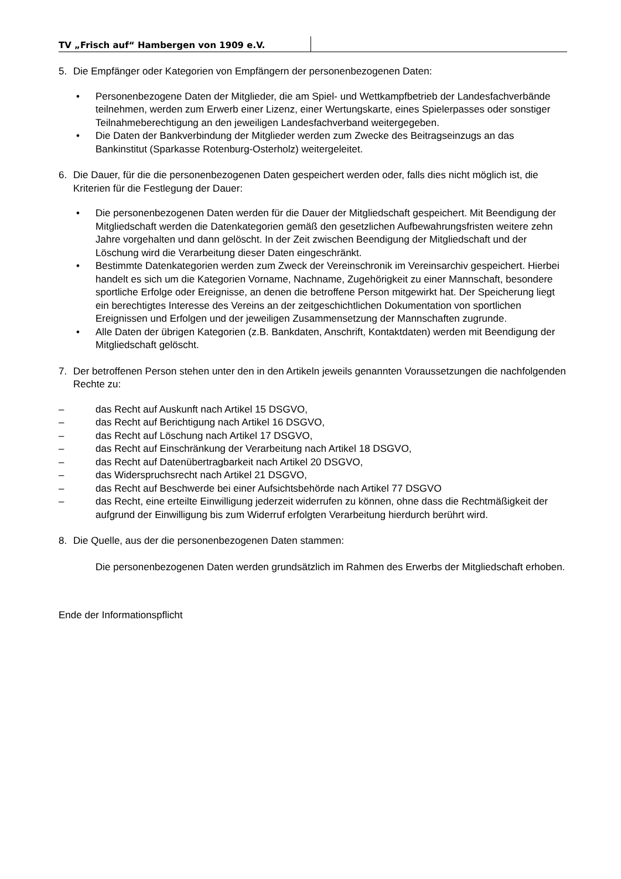TV „Frisch auf“ Hambergen von 1909 e.V.
5. Die Empfänger oder Kategorien von Empfängern der personenbezogenen Daten:
• Personenbezogene Daten der Mitglieder, die am Spiel- und Wettkampfbetrieb der Landesfachverbände teilnehmen, werden zum Erwerb einer Lizenz, einer Wertungskarte, eines Spielerpasses oder sonstiger Teilnahmeberechtigung an den jeweiligen Landesfachverband weitergegeben.
• Die Daten der Bankverbindung der Mitglieder werden zum Zwecke des Beitragseinzugs an das Bankinstitut (Sparkasse Rotenburg-Osterholz) weitergeleitet.
6. Die Dauer, für die die personenbezogenen Daten gespeichert werden oder, falls dies nicht möglich ist, die Kriterien für die Festlegung der Dauer:
• Die personenbezogenen Daten werden für die Dauer der Mitgliedschaft gespeichert. Mit Beendigung der Mitgliedschaft werden die Datenkategorien gemäß den gesetzlichen Aufbewahrungsfristen weitere zehn Jahre vorgehalten und dann gelöscht. In der Zeit zwischen Beendigung der Mitgliedschaft und der Löschung wird die Verarbeitung dieser Daten eingeschränkt.
• Bestimmte Datenkategorien werden zum Zweck der Vereinschronik im Vereinsarchiv gespeichert. Hierbei handelt es sich um die Kategorien Vorname, Nachname, Zugehörigkeit zu einer Mannschaft, besondere sportliche Erfolge oder Ereignisse, an denen die betroffene Person mitgewirkt hat. Der Speicherung liegt ein berechtigtes Interesse des Vereins an der zeitgeschichtlichen Dokumentation von sportlichen Ereignissen und Erfolgen und der jeweiligen Zusammensetzung der Mannschaften zugrunde.
• Alle Daten der übrigen Kategorien (z.B. Bankdaten, Anschrift, Kontaktdaten) werden mit Beendigung der Mitgliedschaft gelöscht.
7. Der betroffenen Person stehen unter den in den Artikeln jeweils genannten Voraussetzungen die nachfolgenden Rechte zu:
– das Recht auf Auskunft nach Artikel 15 DSGVO,
– das Recht auf Berichtigung nach Artikel 16 DSGVO,
– das Recht auf Löschung nach Artikel 17 DSGVO,
– das Recht auf Einschränkung der Verarbeitung nach Artikel 18 DSGVO,
– das Recht auf Datenübertragbarkeit nach Artikel 20 DSGVO,
– das Widerspruchsrecht nach Artikel 21 DSGVO,
– das Recht auf Beschwerde bei einer Aufsichtsbehörde nach Artikel 77 DSGVO
– das Recht, eine erteilte Einwilligung jederzeit widerrufen zu können, ohne dass die Rechtmäßigkeit der aufgrund der Einwilligung bis zum Widerruf erfolgten Verarbeitung hierdurch berührt wird.
8. Die Quelle, aus der die personenbezogenen Daten stammen:
Die personenbezogenen Daten werden grundsätzlich im Rahmen des Erwerbs der Mitgliedschaft erhoben.
Ende der Informationspflicht